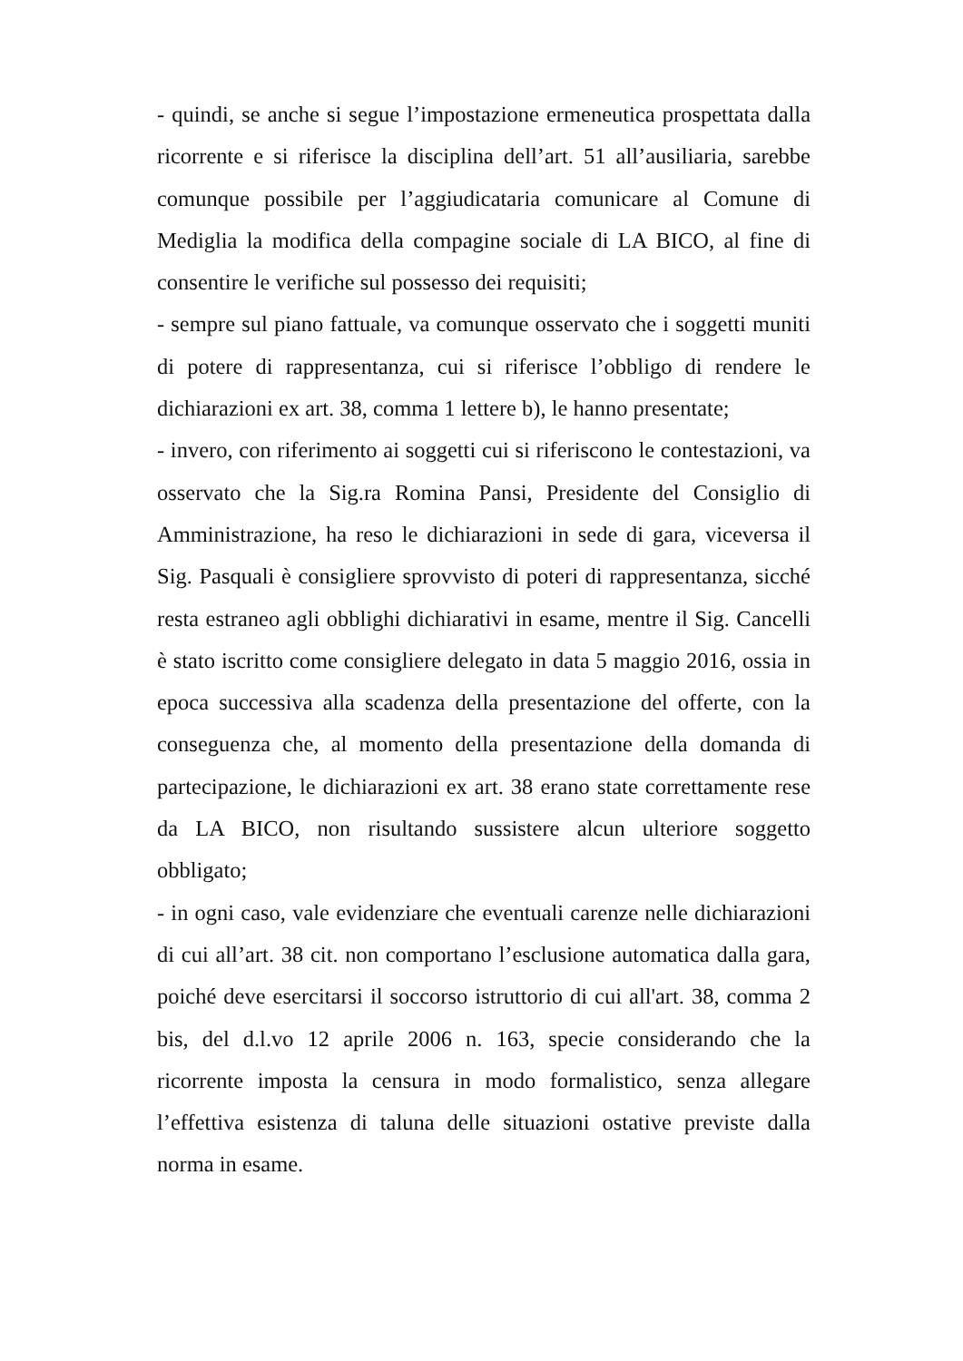- quindi, se anche si segue l’impostazione ermeneutica prospettata dalla ricorrente e si riferisce la disciplina dell’art. 51 all’ausiliaria, sarebbe comunque possibile per l’aggiudicataria comunicare al Comune di Mediglia la modifica della compagine sociale di LA BICO, al fine di consentire le verifiche sul possesso dei requisiti;
- sempre sul piano fattuale, va comunque osservato che i soggetti muniti di potere di rappresentanza, cui si riferisce l’obbligo di rendere le dichiarazioni ex art. 38, comma 1 lettere b), le hanno presentate;
- invero, con riferimento ai soggetti cui si riferiscono le contestazioni, va osservato che la Sig.ra Romina Pansi, Presidente del Consiglio di Amministrazione, ha reso le dichiarazioni in sede di gara, viceversa il Sig. Pasquali è consigliere sprovvisto di poteri di rappresentanza, sicché resta estraneo agli obblighi dichiarativi in esame, mentre il Sig. Cancelli è stato iscritto come consigliere delegato in data 5 maggio 2016, ossia in epoca successiva alla scadenza della presentazione del offerte, con la conseguenza che, al momento della presentazione della domanda di partecipazione, le dichiarazioni ex art. 38 erano state correttamente rese da LA BICO, non risultando sussistere alcun ulteriore soggetto obbligato;
- in ogni caso, vale evidenziare che eventuali carenze nelle dichiarazioni di cui all’art. 38 cit. non comportano l’esclusione automatica dalla gara, poiché deve esercitarsi il soccorso istruttorio di cui all'art. 38, comma 2 bis, del d.l.vo 12 aprile 2006 n. 163, specie considerando che la ricorrente imposta la censura in modo formalistico, senza allegare l’effettiva esistenza di taluna delle situazioni ostative previste dalla norma in esame.